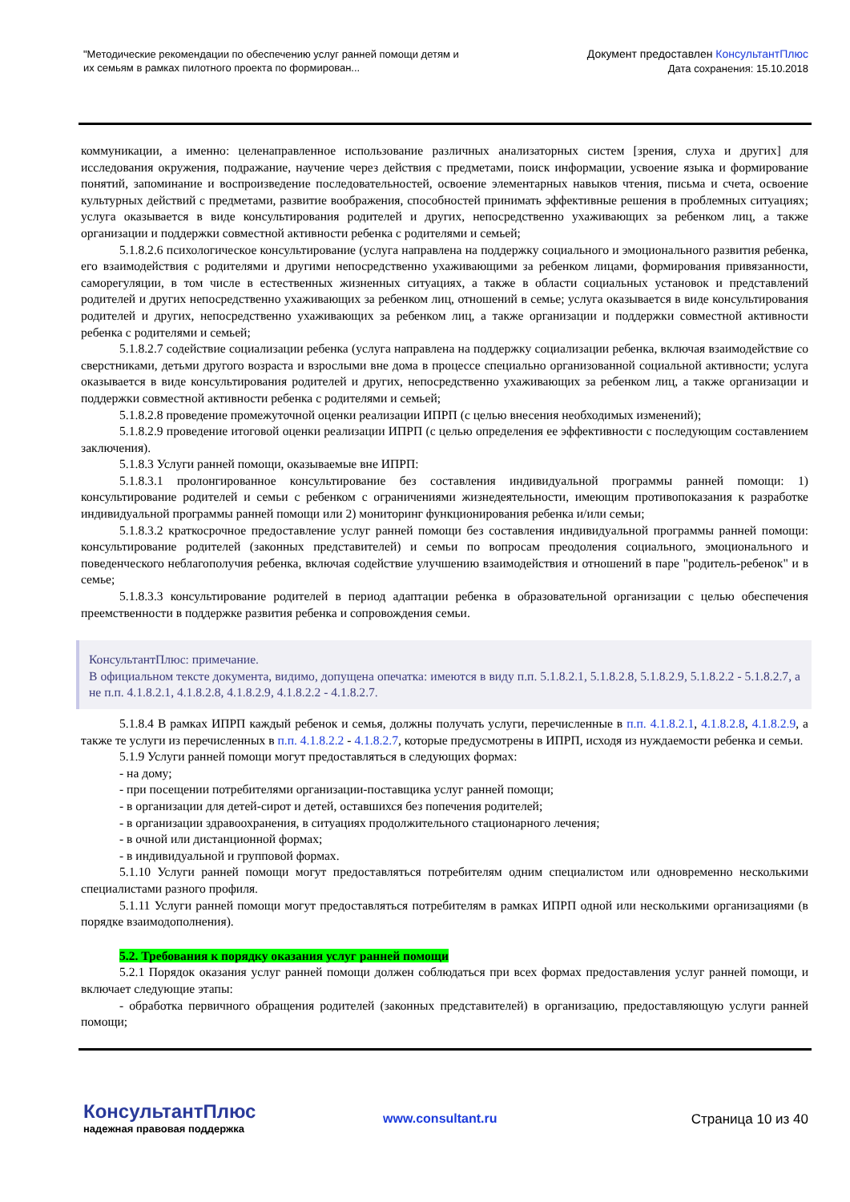"Методические рекомендации по обеспечению услуг ранней помощи детям и их семьям в рамках пилотного проекта по формирован...
Документ предоставлен КонсультантПлюс
Дата сохранения: 15.10.2018
коммуникации, а именно: целенаправленное использование различных анализаторных систем [зрения, слуха и других] для исследования окружения, подражание, научение через действия с предметами, поиск информации, усвоение языка и формирование понятий, запоминание и воспроизведение последовательностей, освоение элементарных навыков чтения, письма и счета, освоение культурных действий с предметами, развитие воображения, способностей принимать эффективные решения в проблемных ситуациях; услуга оказывается в виде консультирования родителей и других, непосредственно ухаживающих за ребенком лиц, а также организации и поддержки совместной активности ребенка с родителями и семьей;
5.1.8.2.6 психологическое консультирование (услуга направлена на поддержку социального и эмоционального развития ребенка, его взаимодействия с родителями и другими непосредственно ухаживающими за ребенком лицами, формирования привязанности, саморегуляции, в том числе в естественных жизненных ситуациях, а также в области социальных установок и представлений родителей и других непосредственно ухаживающих за ребенком лиц, отношений в семье; услуга оказывается в виде консультирования родителей и других, непосредственно ухаживающих за ребенком лиц, а также организации и поддержки совместной активности ребенка с родителями и семьей;
5.1.8.2.7 содействие социализации ребенка (услуга направлена на поддержку социализации ребенка, включая взаимодействие со сверстниками, детьми другого возраста и взрослыми вне дома в процессе специально организованной социальной активности; услуга оказывается в виде консультирования родителей и других, непосредственно ухаживающих за ребенком лиц, а также организации и поддержки совместной активности ребенка с родителями и семьей;
5.1.8.2.8 проведение промежуточной оценки реализации ИПРП (с целью внесения необходимых изменений);
5.1.8.2.9 проведение итоговой оценки реализации ИПРП (с целью определения ее эффективности с последующим составлением заключения).
5.1.8.3 Услуги ранней помощи, оказываемые вне ИПРП:
5.1.8.3.1 пролонгированное консультирование без составления индивидуальной программы ранней помощи: 1) консультирование родителей и семьи с ребенком с ограничениями жизнедеятельности, имеющим противопоказания к разработке индивидуальной программы ранней помощи или 2) мониторинг функционирования ребенка и/или семьи;
5.1.8.3.2 краткосрочное предоставление услуг ранней помощи без составления индивидуальной программы ранней помощи: консультирование родителей (законных представителей) и семьи по вопросам преодоления социального, эмоционального и поведенческого неблагополучия ребенка, включая содействие улучшению взаимодействия и отношений в паре "родитель-ребенок" и в семье;
5.1.8.3.3 консультирование родителей в период адаптации ребенка в образовательной организации с целью обеспечения преемственности в поддержке развития ребенка и сопровождения семьи.
КонсультантПлюс: примечание.
В официальном тексте документа, видимо, допущена опечатка: имеются в виду п.п. 5.1.8.2.1, 5.1.8.2.8, 5.1.8.2.9, 5.1.8.2.2 - 5.1.8.2.7, а не п.п. 4.1.8.2.1, 4.1.8.2.8, 4.1.8.2.9, 4.1.8.2.2 - 4.1.8.2.7.
5.1.8.4 В рамках ИПРП каждый ребенок и семья, должны получать услуги, перечисленные в п.п. 4.1.8.2.1, 4.1.8.2.8, 4.1.8.2.9, а также те услуги из перечисленных в п.п. 4.1.8.2.2 - 4.1.8.2.7, которые предусмотрены в ИПРП, исходя из нуждаемости ребенка и семьи.
5.1.9 Услуги ранней помощи могут предоставляться в следующих формах:
- на дому;
- при посещении потребителями организации-поставщика услуг ранней помощи;
- в организации для детей-сирот и детей, оставшихся без попечения родителей;
- в организации здравоохранения, в ситуациях продолжительного стационарного лечения;
- в очной или дистанционной формах;
- в индивидуальной и групповой формах.
5.1.10 Услуги ранней помощи могут предоставляться потребителям одним специалистом или одновременно несколькими специалистами разного профиля.
5.1.11 Услуги ранней помощи могут предоставляться потребителям в рамках ИПРП одной или несколькими организациями (в порядке взаимодополнения).
5.2. Требования к порядку оказания услуг ранней помощи
5.2.1 Порядок оказания услуг ранней помощи должен соблюдаться при всех формах предоставления услуг ранней помощи, и включает следующие этапы:
- обработка первичного обращения родителей (законных представителей) в организацию, предоставляющую услуги ранней помощи;
КонсультантПлюс
надежная правовая поддержка
www.consultant.ru Страница 10 из 40